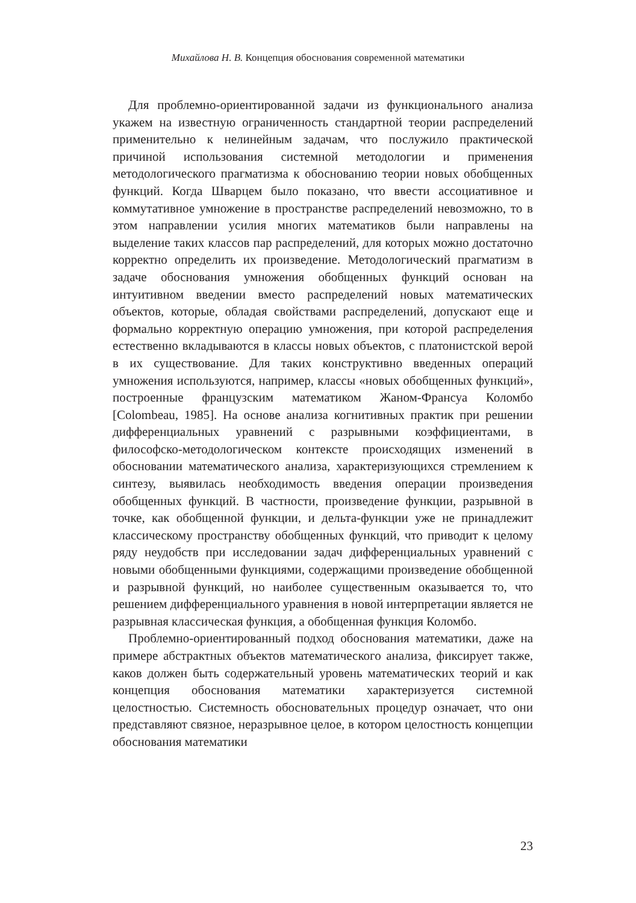Михайлова Н. В. Концепция обоснования современной математики
Для проблемно-ориентированной задачи из функционального анализа укажем на известную ограниченность стандартной теории распределений применительно к нелинейным задачам, что послужило практической причиной использования системной методологии и применения методологического прагматизма к обоснованию теории новых обобщенных функций. Когда Шварцем было показано, что ввести ассоциативное и коммутативное умножение в пространстве распределений невозможно, то в этом направлении усилия многих математиков были направлены на выделение таких классов пар распределений, для которых можно достаточно корректно определить их произведение. Методологический прагматизм в задаче обоснования умножения обобщенных функций основан на интуитивном введении вместо распределений новых математических объектов, которые, обладая свойствами распределений, допускают еще и формально корректную операцию умножения, при которой распределения естественно вкладываются в классы новых объектов, с платонистской верой в их существование. Для таких конструктивно введенных операций умножения используются, например, классы «новых обобщенных функций», построенные французским математиком Жаном-Франсуа Коломбо [Colombeau, 1985]. На основе анализа когнитивных практик при решении дифференциальных уравнений с разрывными коэффициентами, в философско-методологическом контексте происходящих изменений в обосновании математического анализа, характеризующихся стремлением к синтезу, выявилась необходимость введения операции произведения обобщенных функций. В частности, произведение функции, разрывной в точке, как обобщенной функции, и дельта-функции уже не принадлежит классическому пространству обобщенных функций, что приводит к целому ряду неудобств при исследовании задач дифференциальных уравнений с новыми обобщенными функциями, содержащими произведение обобщенной и разрывной функций, но наиболее существенным оказывается то, что решением дифференциального уравнения в новой интерпретации является не разрывная классическая функция, а обобщенная функция Коломбо.
Проблемно-ориентированный подход обоснования математики, даже на примере абстрактных объектов математического анализа, фиксирует также, каков должен быть содержательный уровень математических теорий и как концепция обоснования математики характеризуется системной целостностью. Системность обосновательных процедур означает, что они представляют связное, неразрывное целое, в котором целостность концепции обоснования математики
23